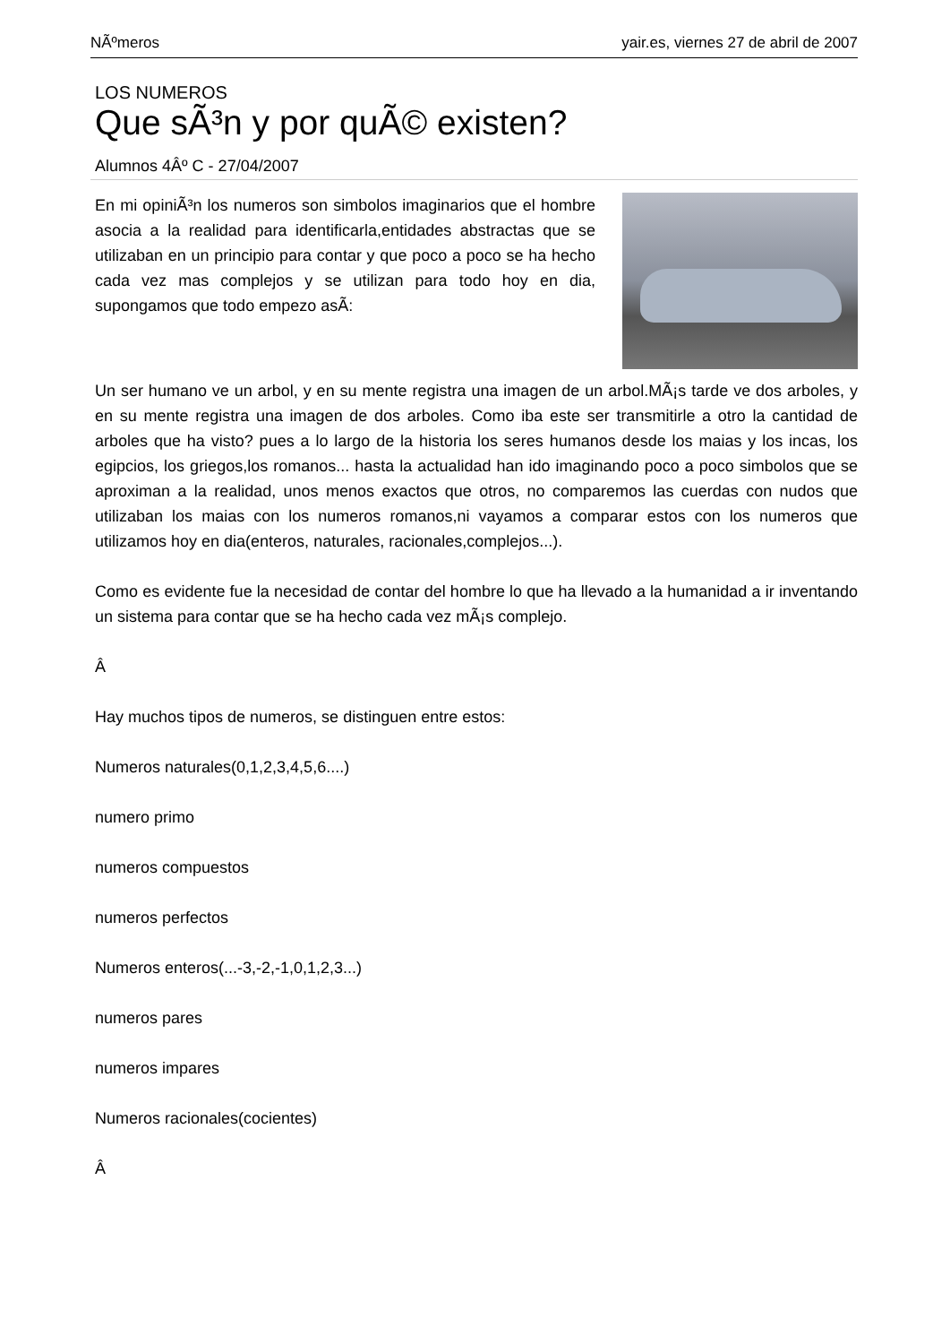NÃºmeros yair.es, viernes 27 de abril de 2007
LOS NUMEROS
Que sÃ³n y por quÃ© existen?
Alumnos 4Âº C - 27/04/2007
En mi opiniÃ³n los numeros son simbolos imaginarios que el hombre asocia a la realidad para identificarla,entidades abstractas que se utilizaban en un principio para contar y que poco a poco se ha hecho cada vez mas complejos y se utilizan para todo hoy en dia, supongamos que todo empezo asÃ­:
Un ser humano ve un arbol, y en su mente registra una imagen de un arbol.MÃ¡s tarde ve dos arboles, y en su mente registra una imagen de dos arboles. Como iba este ser transmitirle a otro la cantidad de arboles que ha visto? pues a lo largo de la historia los seres humanos desde los maias y los incas, los egipcios, los griegos,los romanos... hasta la actualidad han ido imaginando poco a poco simbolos que se aproximan a la realidad, unos menos exactos que otros, no comparemos las cuerdas con nudos que utilizaban los maias con los numeros romanos,ni vayamos a comparar estos con los numeros que utilizamos hoy en dia(enteros, naturales, racionales,complejos...).
Como es evidente fue la necesidad de contar del hombre lo que ha llevado a la humanidad a ir inventando un sistema para contar que se ha hecho cada vez mÃ¡s complejo.
Â
Hay muchos tipos de numeros, se distinguen entre estos:
Numeros naturales(0,1,2,3,4,5,6....)
numero primo
numeros compuestos
numeros perfectos
Numeros enteros(...-3,-2,-1,0,1,2,3...)
numeros pares
numeros impares
Numeros racionales(cocientes)
Â